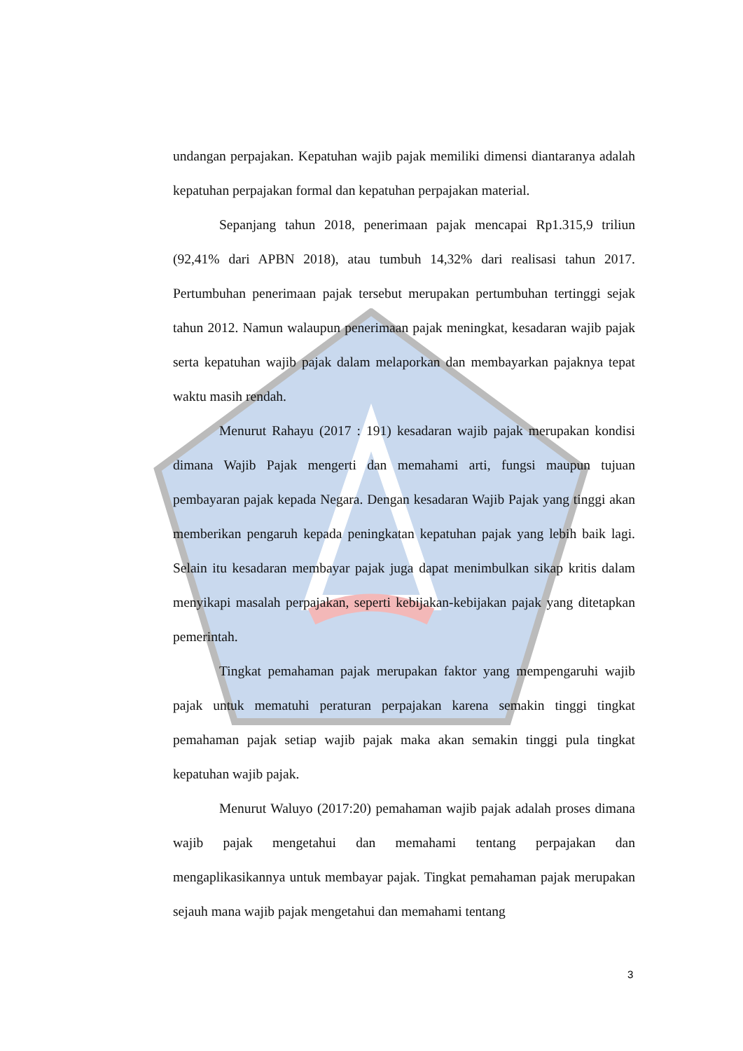undangan perpajakan. Kepatuhan wajib pajak memiliki dimensi diantaranya adalah kepatuhan perpajakan formal dan kepatuhan perpajakan material.
Sepanjang tahun 2018, penerimaan pajak mencapai Rp1.315,9 triliun (92,41% dari APBN 2018), atau tumbuh 14,32% dari realisasi tahun 2017. Pertumbuhan penerimaan pajak tersebut merupakan pertumbuhan tertinggi sejak tahun 2012. Namun walaupun penerimaan pajak meningkat, kesadaran wajib pajak serta kepatuhan wajib pajak dalam melaporkan dan membayarkan pajaknya tepat waktu masih rendah.
Menurut Rahayu (2017 : 191) kesadaran wajib pajak merupakan kondisi dimana Wajib Pajak mengerti dan memahami arti, fungsi maupun tujuan pembayaran pajak kepada Negara. Dengan kesadaran Wajib Pajak yang tinggi akan memberikan pengaruh kepada peningkatan kepatuhan pajak yang lebih baik lagi. Selain itu kesadaran membayar pajak juga dapat menimbulkan sikap kritis dalam menyikapi masalah perpajakan, seperti kebijakan-kebijakan pajak yang ditetapkan pemerintah.
Tingkat pemahaman pajak merupakan faktor yang mempengaruhi wajib pajak untuk mematuhi peraturan perpajakan karena semakin tinggi tingkat pemahaman pajak setiap wajib pajak maka akan semakin tinggi pula tingkat kepatuhan wajib pajak.
Menurut Waluyo (2017:20) pemahaman wajib pajak adalah proses dimana wajib pajak mengetahui dan memahami tentang perpajakan dan mengaplikasikannya untuk membayar pajak. Tingkat pemahaman pajak merupakan sejauh mana wajib pajak mengetahui dan memahami tentang
3